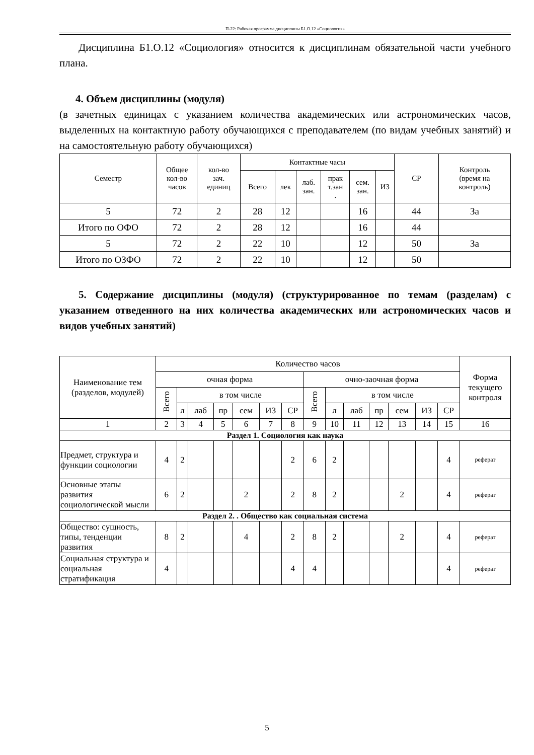П-22: Рабочая программа дисциплины Б1.О.12 «Социология»
Дисциплина Б1.О.12 «Социология» относится к дисциплинам обязательной части учебного плана.
4. Объем дисциплины (модуля)
(в зачетных единицах с указанием количества академических или астрономических часов, выделенных на контактную работу обучающихся с преподавателем (по видам учебных занятий) и на самостоятельную работу обучающихся)
| Семестр | Общее кол-во часов | кол-во зач. единиц | Контактные часы | | | | | | СР | Контроль (время на контроль) |
| --- | --- | --- | --- | --- | --- | --- | --- | --- | --- | --- |
| | | | Всего | лек | лаб. зан. | прак т.зан . | сем. зан. | ИЗ | | |
| 5 | 72 | 2 | 28 | 12 | | | 16 | | 44 | За |
| Итого по ОФО | 72 | 2 | 28 | 12 | | | 16 | | 44 | |
| 5 | 72 | 2 | 22 | 10 | | | 12 | | 50 | За |
| Итого по ОЗФО | 72 | 2 | 22 | 10 | | | 12 | | 50 | |
5. Содержание дисциплины (модуля) (структурированное по темам (разделам) с указанием отведенного на них количества академических или астрономических часов и видов учебных занятий)
| Наименование тем (разделов, модулей) | Количество часов | | | | | | | | | | | | | | Форма текущего контроля |
| --- | --- | --- | --- | --- | --- | --- | --- | --- | --- | --- | --- | --- | --- | --- | --- |
| | очная форма | | | | | | | очно-заочная форма | | | | | | | |
| | Всего | в том числе | | | | | | Всего | в том числе | | | | | | |
| | | л | лаб | пр | сем | ИЗ | СР | | л | лаб | пр | сем | ИЗ | СР | |
| 1 | 2 | 3 | 4 | 5 | 6 | 7 | 8 | 9 | 10 | 11 | 12 | 13 | 14 | 15 | 16 |
| Раздел 1. Социология как наука | | | | | | | | | | | | | | | |
| Предмет, структура и функции социологии | 4 | 2 | | | | | 2 | 6 | 2 | | | | | 4 | реферат |
| Основные этапы развития социологической мысли | 6 | 2 | | | 2 | | 2 | 8 | 2 | | | 2 | | 4 | реферат |
| Раздел 2. . Общество как социальная система | | | | | | | | | | | | | | | |
| Общество: сущность, типы, тенденции развития | 8 | 2 | | | 4 | | 2 | 8 | 2 | | | 2 | | 4 | реферат |
| Социальная структура и социальная стратификация | 4 | | | | | | 4 | 4 | | | | | | 4 | реферат |
5